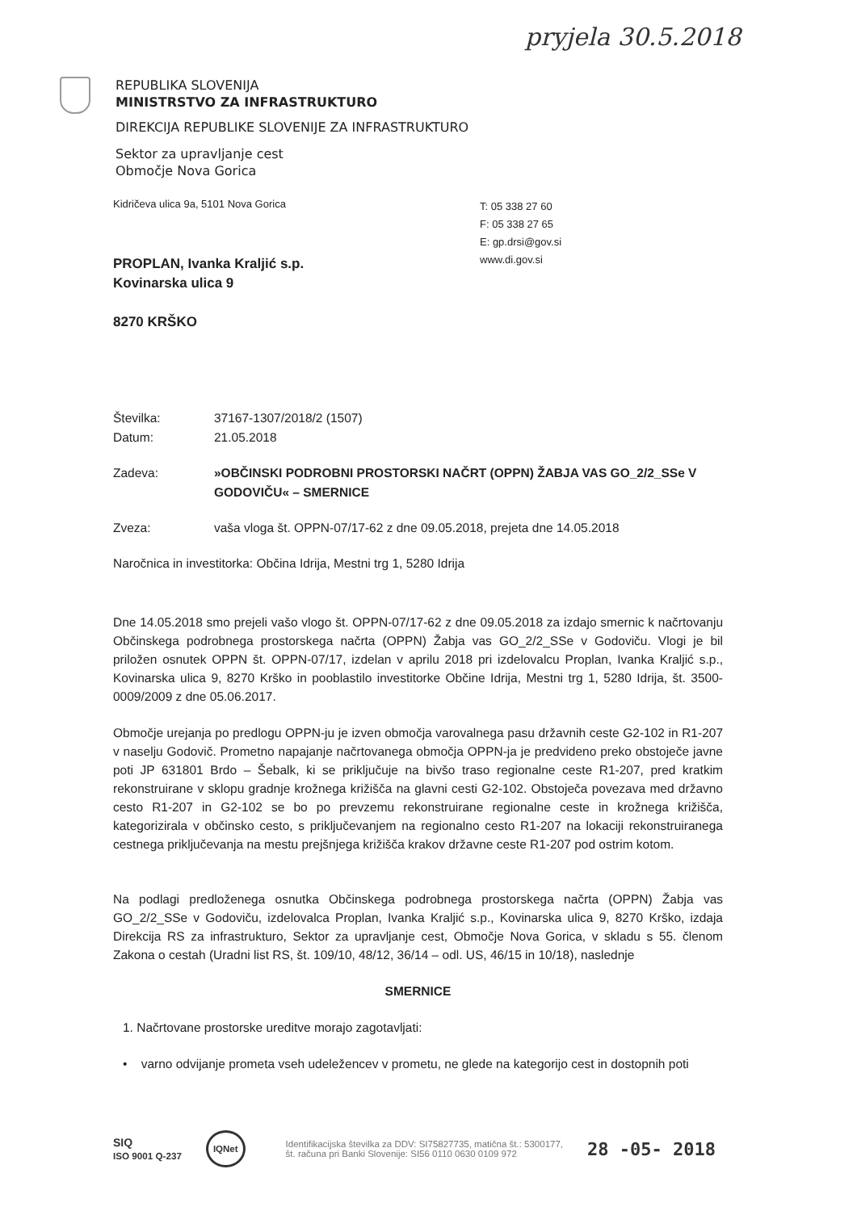pryjela 30.5.2018
REPUBLIKA SLOVENIJA
MINISTRSTVO ZA INFRASTRUKTURO
DIREKCIJA REPUBLIKE SLOVENIJE ZA INFRASTRUKTURO
Sektor za upravljanje cest
Območje Nova Gorica
T: 05 338 27 60
F: 05 338 27 65
E: gp.drsi@gov.si
www.di.gov.si
Kidričeva ulica 9a, 5101 Nova Gorica
PROPLAN, Ivanka Kraljić s.p.
Kovinarska ulica 9
8270 KRŠKO
Številka: 37167-1307/2018/2 (1507)
Datum: 21.05.2018
Zadeva: »OBČINSKI PODROBNI PROSTORSKI NAČRT (OPPN) ŽABJA VAS GO_2/2_SSe V GODOVIČU« – SMERNICE
Zveza: vaša vloga št. OPPN-07/17-62 z dne 09.05.2018, prejeta dne 14.05.2018
Naročnica in investitorka: Občina Idrija, Mestni trg 1, 5280 Idrija
Dne 14.05.2018 smo prejeli vašo vlogo št. OPPN-07/17-62 z dne 09.05.2018 za izdajo smernic k načrtovanju Občinskega podrobnega prostorskega načrta (OPPN) Žabja vas GO_2/2_SSe v Godoviču. Vlogi je bil priložen osnutek OPPN št. OPPN-07/17, izdelan v aprilu 2018 pri izdelovalcu Proplan, Ivanka Kraljić s.p., Kovinarska ulica 9, 8270 Krško in pooblastilo investitorke Občine Idrija, Mestni trg 1, 5280 Idrija, št. 3500-0009/2009 z dne 05.06.2017.
Območje urejanja po predlogu OPPN-ju je izven območja varovalnega pasu državnih ceste G2-102 in R1-207 v naselju Godovič. Prometno napajanje načrtovanega območja OPPN-ja je predvideno preko obstoječe javne poti JP 631801 Brdo – Šebalk, ki se priključuje na bivšo traso regionalne ceste R1-207, pred kratkim rekonstruirane v sklopu gradnje krožnega križišča na glavni cesti G2-102. Obstoječa povezava med državno cesto R1-207 in G2-102 se bo po prevzemu rekonstruirane regionalne ceste in krožnega križišča, kategorizirala v občinsko cesto, s priključevanjem na regionalno cesto R1-207 na lokaciji rekonstruiranega cestnega priključevanja na mestu prejšnjega križišča krakov državne ceste R1-207 pod ostrim kotom.
Na podlagi predloženega osnutka Občinskega podrobnega prostorskega načrta (OPPN) Žabja vas GO_2/2_SSe v Godoviču, izdelovalca Proplan, Ivanka Kraljić s.p., Kovinarska ulica 9, 8270 Krško, izdaja Direkcija RS za infrastrukturo, Sektor za upravljanje cest, Območje Nova Gorica, v skladu s 55. členom Zakona o cestah (Uradni list RS, št. 109/10, 48/12, 36/14 – odl. US, 46/15 in 10/18), naslednje
SMERNICE
1. Načrtovane prostorske ureditve morajo zagotavljati:
• varno odvijanje prometa vseh udeležencev v prometu, ne glede na kategorijo cest in dostopnih poti
SIQ
ISO 9001 Q-237 IQNet
Identifikacijska številka za DDV: SI75827735, matična št.: 5300177,
št. računa pri Banki Slovenije: SI56 0110 0630 0109 972
28 -05- 2018